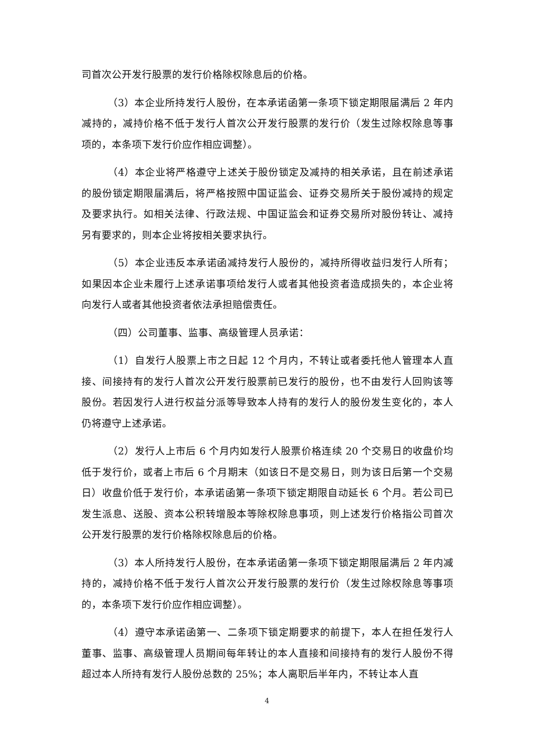司首次公开发行股票的发行价格除权除息后的价格。
（3）本企业所持发行人股份，在本承诺函第一条项下锁定期限届满后 2 年内减持的，减持价格不低于发行人首次公开发行股票的发行价（发生过除权除息等事项的，本条项下发行价应作相应调整）。
（4）本企业将严格遵守上述关于股份锁定及减持的相关承诺，且在前述承诺的股份锁定期限届满后，将严格按照中国证监会、证券交易所关于股份减持的规定及要求执行。如相关法律、行政法规、中国证监会和证券交易所对股份转让、减持另有要求的，则本企业将按相关要求执行。
（5）本企业违反本承诺函减持发行人股份的，减持所得收益归发行人所有；如果因本企业未履行上述承诺事项给发行人或者其他投资者造成损失的，本企业将向发行人或者其他投资者依法承担赔偿责任。
（四）公司董事、监事、高级管理人员承诺：
（1）自发行人股票上市之日起 12 个月内，不转让或者委托他人管理本人直接、间接持有的发行人首次公开发行股票前已发行的股份，也不由发行人回购该等股份。若因发行人进行权益分派等导致本人持有的发行人的股份发生变化的，本人仍将遵守上述承诺。
（2）发行人上市后 6 个月内如发行人股票价格连续 20 个交易日的收盘价均低于发行价，或者上市后 6 个月期末（如该日不是交易日，则为该日后第一个交易日）收盘价低于发行价，本承诺函第一条项下锁定期限自动延长 6 个月。若公司已发生派息、送股、资本公积转增股本等除权除息事项，则上述发行价格指公司首次公开发行股票的发行价格除权除息后的价格。
（3）本人所持发行人股份，在本承诺函第一条项下锁定期限届满后 2 年内减持的，减持价格不低于发行人首次公开发行股票的发行价（发生过除权除息等事项的，本条项下发行价应作相应调整）。
（4）遵守本承诺函第一、二条项下锁定期要求的前提下，本人在担任发行人董事、监事、高级管理人员期间每年转让的本人直接和间接持有的发行人股份不得超过本人所持有发行人股份总数的 25%；本人离职后半年内，不转让本人直
4